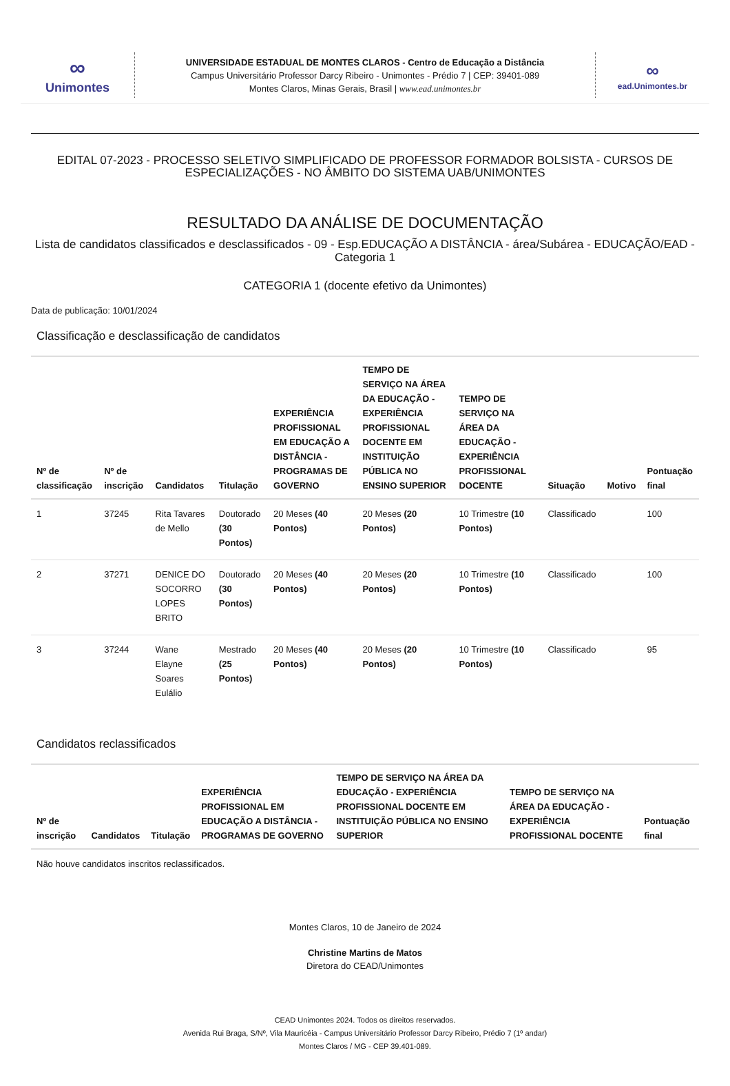∞
Unimontes
UNIVERSIDADE ESTADUAL DE MONTES CLAROS - Centro de Educação a Distância
Campus Universitário Professor Darcy Ribeiro - Unimontes - Prédio 7 | CEP: 39401-089
Montes Claros, Minas Gerais, Brasil | www.ead.unimontes.br
∞
ead.Unimontes.br
EDITAL 07-2023 - PROCESSO SELETIVO SIMPLIFICADO DE PROFESSOR FORMADOR BOLSISTA - CURSOS DE ESPECIALIZAÇÕES - NO ÂMBITO DO SISTEMA UAB/UNIMONTES
RESULTADO DA ANÁLISE DE DOCUMENTAÇÃO
Lista de candidatos classificados e desclassificados - 09 - Esp.EDUCAÇÃO A DISTÂNCIA - área/Subárea - EDUCAÇÃO/EAD - Categoria 1
CATEGORIA 1 (docente efetivo da Unimontes)
Data de publicação: 10/01/2024
Classificação e desclassificação de candidatos
| Nº de classificação | Nº de inscrição | Candidatos | Titulação | EXPERIÊNCIA PROFISSIONAL EM EDUCAÇÃO A DISTÂNCIA - PROGRAMAS DE GOVERNO | TEMPO DE SERVIÇO NA ÁREA DA EDUCAÇÃO - EXPERIÊNCIA PROFISSIONAL DOCENTE EM INSTITUIÇÃO PÚBLICA NO ENSINO SUPERIOR | TEMPO DE SERVIÇO NA ÁREA DA EDUCAÇÃO - EXPERIÊNCIA PROFISSIONAL DOCENTE | Situação | Motivo | Pontuação final |
| --- | --- | --- | --- | --- | --- | --- | --- | --- | --- |
| 1 | 37245 | Rita Tavares de Mello | Doutorado (30 Pontos) | 20 Meses (40 Pontos) | 20 Meses (20 Pontos) | 10 Trimestre (10 Pontos) | Classificado | | 100 |
| 2 | 37271 | DENICE DO SOCORRO LOPES BRITO | Doutorado (30 Pontos) | 20 Meses (40 Pontos) | 20 Meses (20 Pontos) | 10 Trimestre (10 Pontos) | Classificado | | 100 |
| 3 | 37244 | Wane Elayne Soares Eulálio | Mestrado (25 Pontos) | 20 Meses (40 Pontos) | 20 Meses (20 Pontos) | 10 Trimestre (10 Pontos) | Classificado | | 95 |
Candidatos reclassificados
| Nº de inscrição | Candidatos | Titulação | EXPERIÊNCIA PROFISSIONAL EM EDUCAÇÃO A DISTÂNCIA - PROGRAMAS DE GOVERNO | TEMPO DE SERVIÇO NA ÁREA DA EDUCAÇÃO - EXPERIÊNCIA PROFISSIONAL DOCENTE EM INSTITUIÇÃO PÚBLICA NO ENSINO SUPERIOR | TEMPO DE SERVIÇO NA ÁREA DA EDUCAÇÃO - EXPERIÊNCIA PROFISSIONAL DOCENTE | Pontuação final |
| --- | --- | --- | --- | --- | --- | --- |
| Não houve candidatos inscritos reclassificados. | | | | | | |
Montes Claros, 10 de Janeiro de 2024
Christine Martins de Matos
Diretora do CEAD/Unimontes
CEAD Unimontes 2024. Todos os direitos reservados.
Avenida Rui Braga, S/Nº, Vila Mauricéia - Campus Universitário Professor Darcy Ribeiro, Prédio 7 (1º andar)
Montes Claros / MG - CEP 39.401-089.